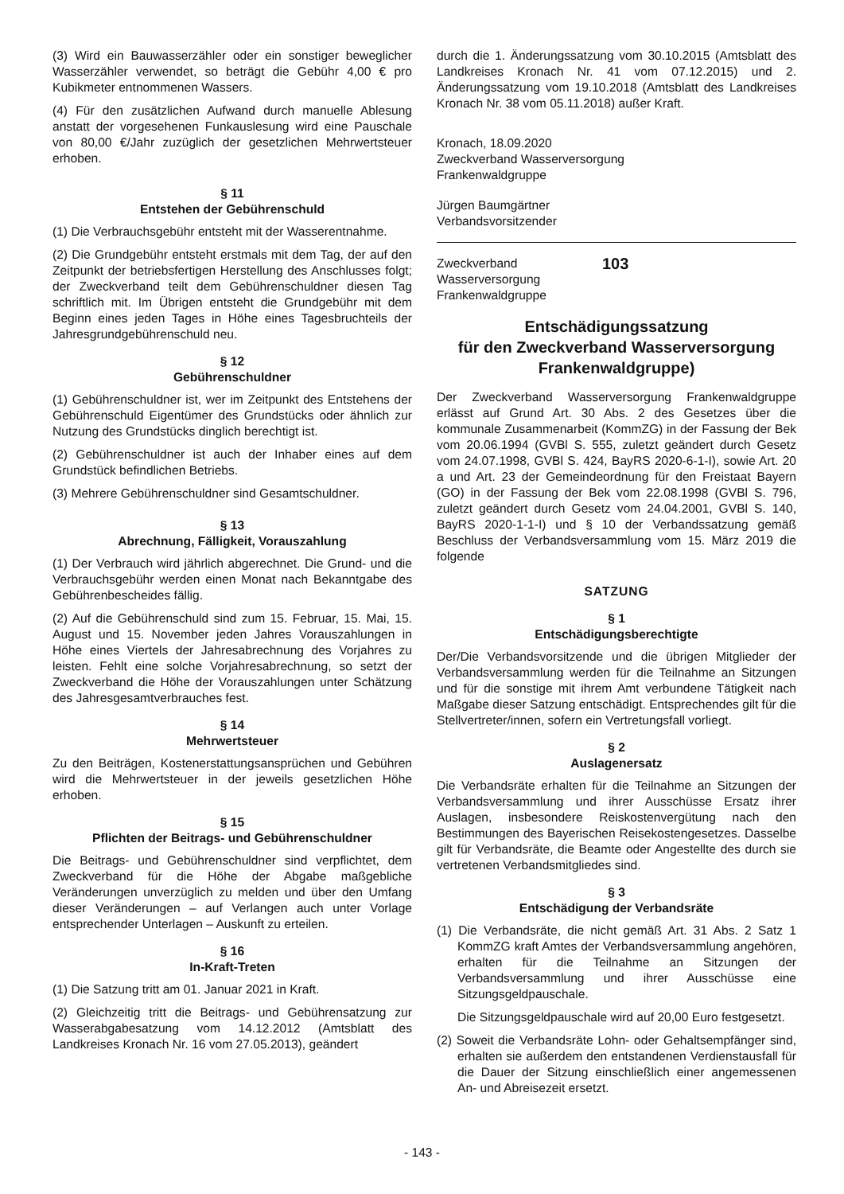(3) Wird ein Bauwasserzähler oder ein sonstiger beweglicher Wasserzähler verwendet, so beträgt die Gebühr 4,00 € pro Kubikmeter entnommenen Wassers.
(4) Für den zusätzlichen Aufwand durch manuelle Ablesung anstatt der vorgesehenen Funkauslesung wird eine Pauschale von 80,00 €/Jahr zuzüglich der gesetzlichen Mehrwertsteuer erhoben.
§ 11
Entstehen der Gebührenschuld
(1) Die Verbrauchsgebühr entsteht mit der Wasserentnahme.
(2) Die Grundgebühr entsteht erstmals mit dem Tag, der auf den Zeitpunkt der betriebsfertigen Herstellung des Anschlusses folgt; der Zweckverband teilt dem Gebührenschuldner diesen Tag schriftlich mit. Im Übrigen entsteht die Grundgebühr mit dem Beginn eines jeden Tages in Höhe eines Tagesbruchteils der Jahresgrundgebührenschuld neu.
§ 12
Gebührenschuldner
(1) Gebührenschuldner ist, wer im Zeitpunkt des Entstehens der Gebührenschuld Eigentümer des Grundstücks oder ähnlich zur Nutzung des Grundstücks dinglich berechtigt ist.
(2) Gebührenschuldner ist auch der Inhaber eines auf dem Grundstück befindlichen Betriebs.
(3) Mehrere Gebührenschuldner sind Gesamtschuldner.
§ 13
Abrechnung, Fälligkeit, Vorauszahlung
(1) Der Verbrauch wird jährlich abgerechnet. Die Grund- und die Verbrauchsgebühr werden einen Monat nach Bekanntgabe des Gebührenbescheides fällig.
(2) Auf die Gebührenschuld sind zum 15. Februar, 15. Mai, 15. August und 15. November jeden Jahres Vorauszahlungen in Höhe eines Viertels der Jahresabrechnung des Vorjahres zu leisten. Fehlt eine solche Vorjahresabrechnung, so setzt der Zweckverband die Höhe der Vorauszahlungen unter Schätzung des Jahresgesamtverbrauches fest.
§ 14
Mehrwertsteuer
Zu den Beiträgen, Kostenerstattungsansprüchen und Gebühren wird die Mehrwertsteuer in der jeweils gesetzlichen Höhe erhoben.
§ 15
Pflichten der Beitrags- und Gebührenschuldner
Die Beitrags- und Gebührenschuldner sind verpflichtet, dem Zweckverband für die Höhe der Abgabe maßgebliche Veränderungen unverzüglich zu melden und über den Umfang dieser Veränderungen – auf Verlangen auch unter Vorlage entsprechender Unterlagen – Auskunft zu erteilen.
§ 16
In-Kraft-Treten
(1) Die Satzung tritt am 01. Januar 2021 in Kraft.
(2) Gleichzeitig tritt die Beitrags- und Gebührensatzung zur Wasserabgabesatzung vom 14.12.2012 (Amtsblatt des Landkreises Kronach Nr. 16 vom 27.05.2013), geändert
durch die 1. Änderungssatzung vom 30.10.2015 (Amtsblatt des Landkreises Kronach Nr. 41 vom 07.12.2015) und 2. Änderungssatzung vom 19.10.2018 (Amtsblatt des Landkreises Kronach Nr. 38 vom 05.11.2018) außer Kraft.
Kronach, 18.09.2020
Zweckverband Wasserversorgung
Frankenwaldgruppe
Jürgen Baumgärtner
Verbandsvorsitzender
Zweckverband
Wasserversorgung
Frankenwaldgruppe
103
Entschädigungssatzung
für den Zweckverband Wasserversorgung
Frankenwaldgruppe)
Der Zweckverband Wasserversorgung Frankenwaldgruppe erlässt auf Grund Art. 30 Abs. 2 des Gesetzes über die kommunale Zusammenarbeit (KommZG) in der Fassung der Bek vom 20.06.1994 (GVBl S. 555, zuletzt geändert durch Gesetz vom 24.07.1998, GVBl S. 424, BayRS 2020-6-1-I), sowie Art. 20 a und Art. 23 der Gemeindeordnung für den Freistaat Bayern (GO) in der Fassung der Bek vom 22.08.1998 (GVBl S. 796, zuletzt geändert durch Gesetz vom 24.04.2001, GVBl S. 140, BayRS 2020-1-1-I) und § 10 der Verbandssatzung gemäß Beschluss der Verbandsversammlung vom 15. März 2019 die folgende
SATZUNG
§ 1
Entschädigungsberechtigte
Der/Die Verbandsvorsitzende und die übrigen Mitglieder der Verbandsversammlung werden für die Teilnahme an Sitzungen und für die sonstige mit ihrem Amt verbundene Tätigkeit nach Maßgabe dieser Satzung entschädigt. Entsprechendes gilt für die Stellvertreter/innen, sofern ein Vertretungsfall vorliegt.
§ 2
Auslagenersatz
Die Verbandsräte erhalten für die Teilnahme an Sitzungen der Verbandsversammlung und ihrer Ausschüsse Ersatz ihrer Auslagen, insbesondere Reiskostenvergütung nach den Bestimmungen des Bayerischen Reisekostengesetzes. Dasselbe gilt für Verbandsräte, die Beamte oder Angestellte des durch sie vertretenen Verbandsmitgliedes sind.
§ 3
Entschädigung der Verbandsräte
(1) Die Verbandsräte, die nicht gemäß Art. 31 Abs. 2 Satz 1 KommZG kraft Amtes der Verbandsversammlung angehören, erhalten für die Teilnahme an Sitzungen der Verbandsversammlung und ihrer Ausschüsse eine Sitzungsgeldpauschale.
Die Sitzungsgeldpauschale wird auf 20,00 Euro festgesetzt.
(2) Soweit die Verbandsräte Lohn- oder Gehaltsempfänger sind, erhalten sie außerdem den entstandenen Verdienstausfall für die Dauer der Sitzung einschließlich einer angemessenen An- und Abreisezeit ersetzt.
- 143 -